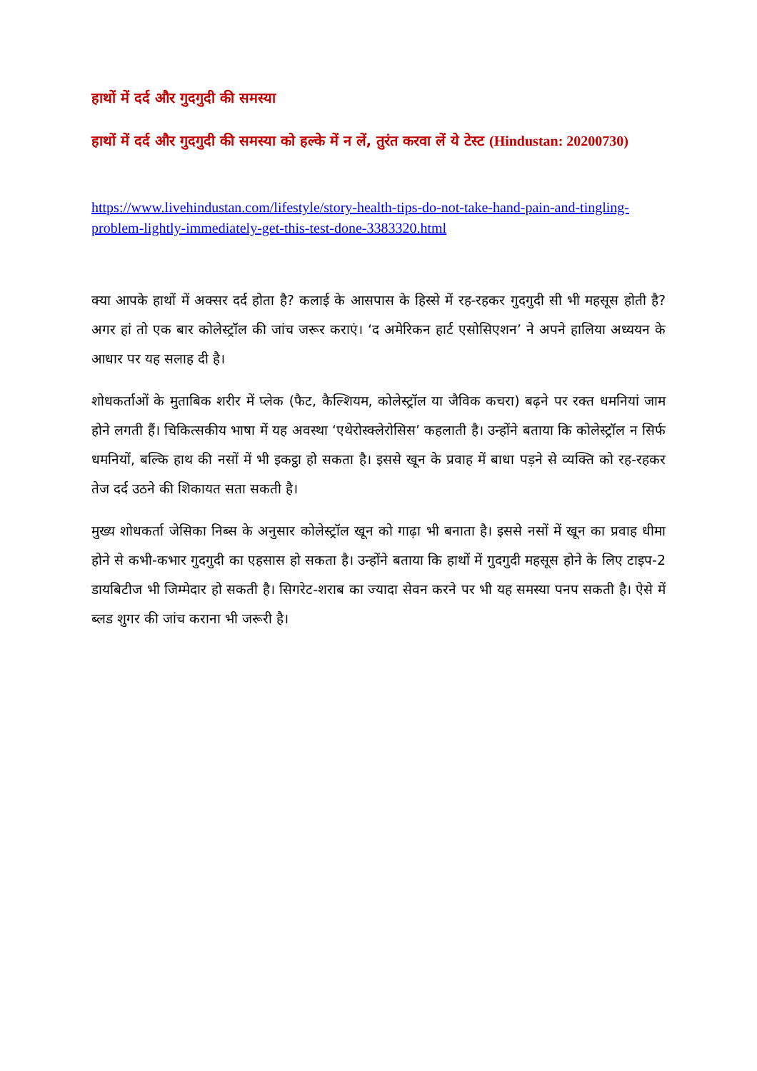हाथों में दर्द और गुदगुदी की समस्या
हाथों में दर्द और गुदगुदी की समस्या को हल्के में न लें, तुरंत करवा लें ये टेस्ट (Hindustan: 20200730)
https://www.livehindustan.com/lifestyle/story-health-tips-do-not-take-hand-pain-and-tingling-problem-lightly-immediately-get-this-test-done-3383320.html
क्या आपके हाथों में अक्सर दर्द होता है? कलाई के आसपास के हिस्से में रह-रहकर गुदगुदी सी भी महसूस होती है? अगर हां तो एक बार कोलेस्ट्रॉल की जांच जरूर कराएं। ‘द अमेरिकन हार्ट एसोसिएशन’ ने अपने हालिया अध्ययन के आधार पर यह सलाह दी है।
शोधकर्ताओं के मुताबिक शरीर में प्लेक (फैट, कैल्शियम, कोलेस्ट्रॉल या जैविक कचरा) बढ़ने पर रक्त धमनियां जाम होने लगती हैं। चिकित्सकीय भाषा में यह अवस्था ‘एथेरोस्क्लेरोसिस’ कहलाती है। उन्होंने बताया कि कोलेस्ट्रॉल न सिर्फ धमनियों, बल्कि हाथ की नसों में भी इकट्ठा हो सकता है। इससे खून के प्रवाह में बाधा पड़ने से व्यक्ति को रह-रहकर तेज दर्द उठने की शिकायत सता सकती है।
मुख्य शोधकर्ता जेसिका निब्स के अनुसार कोलेस्ट्रॉल खून को गाढ़ा भी बनाता है। इससे नसों में खून का प्रवाह धीमा होने से कभी-कभार गुदगुदी का एहसास हो सकता है। उन्होंने बताया कि हाथों में गुदगुदी महसूस होने के लिए टाइप-2 डायबिटीज भी जिम्मेदार हो सकती है। सिगरेट-शराब का ज्यादा सेवन करने पर भी यह समस्या पनप सकती है। ऐसे में ब्लड शुगर की जांच कराना भी जरूरी है।